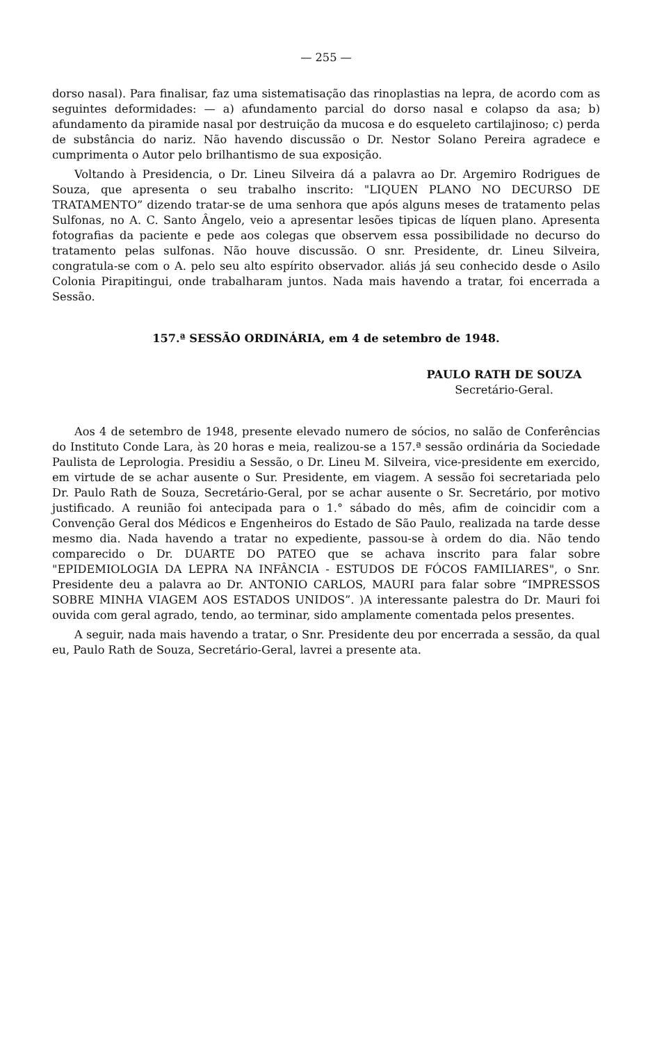— 255 —
dorso nasal). Para finalisar, faz uma sistematisação das rinoplastias na lepra, de acordo com as seguintes deformidades: — a) afundamento parcial do dorso nasal e colapso da asa; b) afundamento da piramide nasal por destruição da mucosa e do esqueleto cartilajinoso; c) perda de substância do nariz. Não havendo discussão o Dr. Nestor Solano Pereira agradece e cumprimenta o Autor pelo brilhantismo de sua exposição.
Voltando à Presidencia, o Dr. Lineu Silveira dá a palavra ao Dr. Argemiro Rodrigues de Souza, que apresenta o seu trabalho inscrito: "LIQUEN PLANO NO DECURSO DE TRATAMENTO” dizendo tratar-se de uma senhora que após alguns meses de tratamento pelas Sulfonas, no A. C. Santo Ângelo, veio a apresentar lesões tipicas de líquen plano. Apresenta fotografias da paciente e pede aos colegas que observem essa possibilidade no decurso do tratamento pelas sulfonas. Não houve discussão. O snr. Presidente, dr. Lineu Silveira, congratula-se com o A. pelo seu alto espírito observador. aliás já seu conhecido desde o Asilo Colonia Pirapitingui, onde trabalharam juntos. Nada mais havendo a tratar, foi encerrada a Sessão.
157.ª SESSÃO ORDINÁRIA, em 4 de setembro de 1948.
PAULO RATH DE SOUZA
Secretário-Geral.
Aos 4 de setembro de 1948, presente elevado numero de sócios, no salão de Conferências do Instituto Conde Lara, às 20 horas e meia, realizou-se a 157.ª sessão ordinária da Sociedade Paulista de Leprologia. Presidiu a Sessão, o Dr. Lineu M. Silveira, vice-presidente em exercido, em virtude de se achar ausente o Sur. Presidente, em viagem. A sessão foi secretariada pelo Dr. Paulo Rath de Souza, Secretário-Geral, por se achar ausente o Sr. Secretário, por motivo justificado. A reunião foi antecipada para o 1.° sábado do mês, afim de coincidir com a Convenção Geral dos Médicos e Engenheiros do Estado de São Paulo, realizada na tarde desse mesmo dia. Nada havendo a tratar no expediente, passou-se à ordem do dia. Não tendo comparecido o Dr. DUARTE DO PATEO que se achava inscrito para falar sobre "EPIDEMIOLOGIA DA LEPRA NA INFÂNCIA - ESTUDOS DE FÓCOS FAMILIARES", o Snr. Presidente deu a palavra ao Dr. ANTONIO CARLOS, MAURI para falar sobre “IMPRESSOS SOBRE MINHA VIAGEM AOS ESTADOS UNIDOS”. )A interessante palestra do Dr. Mauri foi ouvida com geral agrado, tendo, ao terminar, sido amplamente comentada pelos presentes.
A seguir, nada mais havendo a tratar, o Snr. Presidente deu por encerrada a sessão, da qual eu, Paulo Rath de Souza, Secretário-Geral, lavrei a presente ata.